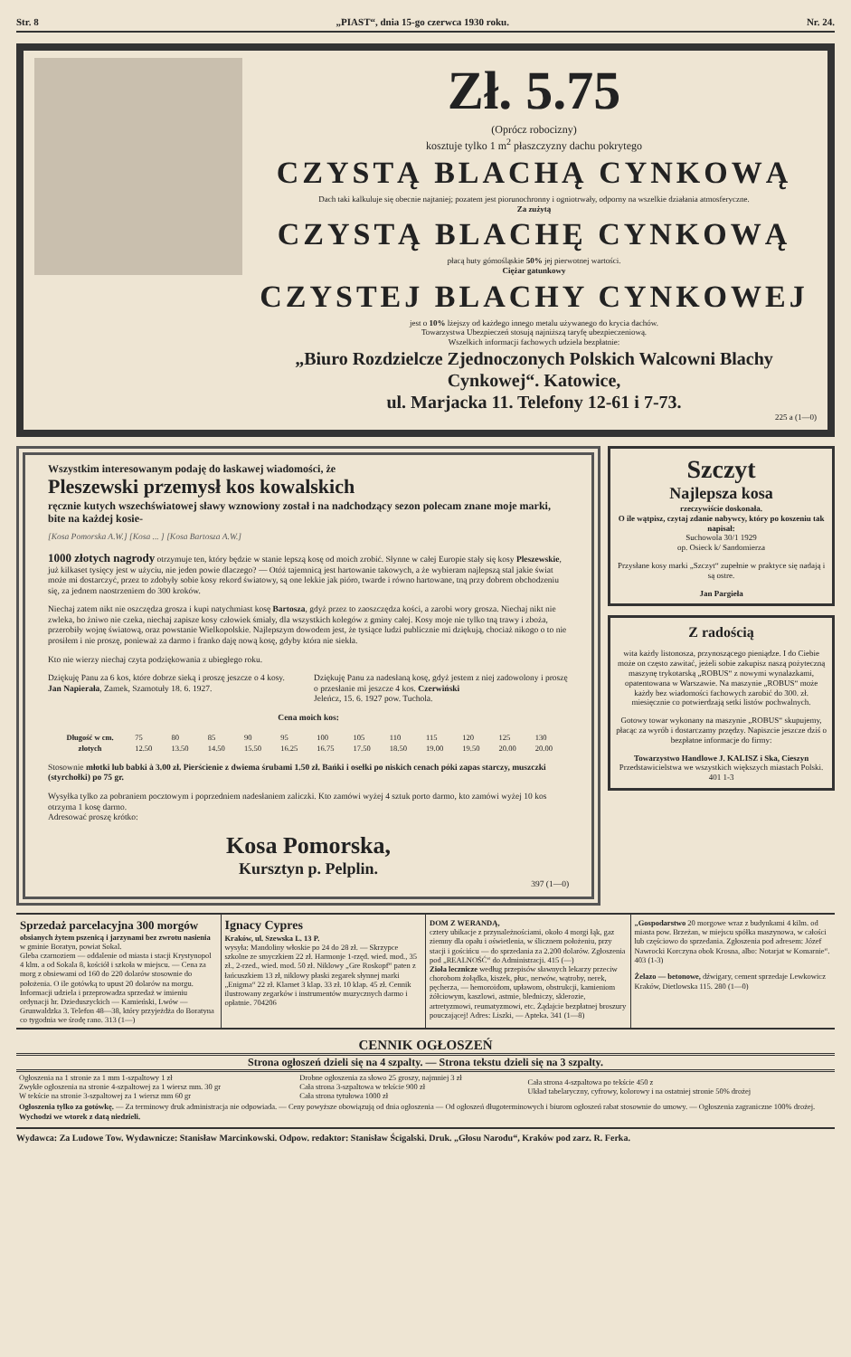Str. 8 „PIAST“, dnia 15-go czerwca 1930 roku. Nr. 24.
Zł. 5.75
(Oprócz robocizny)
kosztuje tylko 1 m<sup>2</sup> płaszczyzny dachu pokrytego
CZYSTĄ BLACHĄ CYNKOWĄ
Dach taki kalkuluje się obecnie najtaniej; pozatem jest piorunochronny i ogniotrwały, odporny na wszelkie działania atmosferyczne.
Za zużytą
CZYSTĄ BLACHĘ CYNKOWĄ
płacą huty górnośląskie 50% jej pierwotnej wartości.
Ciężar gatunkowy
CZYSTEJ BLACHY CYNKOWEJ
jest o 10% lżejszy od każdego innego metalu używanego do krycia dachów.
Towarzystwa Ubezpieczeń stosują najniższą taryfę ubezpieczeniową.
Wszelkich informacji fachowych udziela bezpłatnie:
„Biuro Rozdzielcze Zjednoczonych Polskich Walcowni Blachy Cynkowej“. Katowice,
ul. Marjacka 11. Telefony 12-61 i 7-73.
225 a (1—0)
Wszystkim interesowanym podaję do łaskawej wiadomości, że
Pleszewski przemysł kos kowalskich
ręcznie kutych wszechświatowej sławy wznowiony został i na nadchodzący sezon polecam znane moje marki, bite na każdej kosie-
[Kosa Pomorska A.W.] [Kosa ... ] [Kosa Bartosza A.W.]
1000 złotych nagrody otrzymuje ten, który będzie w stanie lepszą kosę od moich zrobić. Słynne w całej Europie stały się kosy Pleszewskie, już kilkaset tysięcy jest w użyciu, nie jeden powie dlaczego? — Otóż tajemnicą jest hartowanie takowych, a że wybieram najlepszą stal jakie świat może mi dostarczyć, przez to zdobyły sobie kosy rekord światowy, są one lekkie jak pióro, twarde i równo hartowane, tną przy dobrem obchodzeniu się, za jednem naostrzeniem do 300 kroków.
Niechaj zatem nikt nie oszczędza grosza i kupi natychmiast kosę Bartosza, gdyż przez to zaoszczędza kości, a zarobi wory grosza. Niechaj nikt nie zwleka, bo żniwo nie czeka, niechaj zapisze kosy człowiek śmiały, dla wszystkich kolegów z gminy całej. Kosy moje nie tylko tną trawy i zboża, przerobiły wojnę światową, oraz powstanie Wielkopolskie. Najlepszym dowodem jest, że tysiące ludzi publicznie mi dziękują, chociaż nikogo o to nie prosiłem i nie proszę, ponieważ za darmo i franko daję nową kosę, gdyby która nie siekła.
Kto nie wierzy niechaj czyta podziękowania z ubiegłego roku.
Dziękuję Panu za 6 kos, które dobrze sieką i proszę jeszcze o 4 kosy.
Jan Napierała, Zamek, Szamotuły 18. 6. 1927.
Dziękuję Panu za nadesłaną kosę, gdyż jestem z niej zadowolony i proszę o przesłanie mi jeszcze 4 kos. Czerwiński
Jeleńcz, 15. 6. 1927 pow. Tuchola.
Cena moich kos:
| Długość w cm. | 75 | 80 | 85 | 90 | 95 | 100 | 105 | 110 | 115 | 120 | 125 | 130 |
| złotych | 12.50 | 13.50 | 14.50 | 15.50 | 16.25 | 16.75 | 17.50 | 18.50 | 19.00 | 19.50 | 20.00 | 20.00 |
Stosownie młotki lub babki à 3.00 zł. Pierścienie z dwiema śrubami 1.50 zł. Bańki i osełki po niskich cenach póki zapas starczy, muszczki (styrchołki) po 75 gr.
Wysyłka tylko za pobraniem pocztowym i poprzedniem nadesłaniem zaliczki. Kto zamówi wyżej 4 sztuk porto darmo, kto zamówi wyżej 10 kos otrzyma 1 kosę darmo.
Adresować proszę krótko:
Kosa Pomorska,
Kursztyn p. Pelplin.
397 (1—0)
Szczyt
Najlepsza kosa
rzeczywiście doskonała.
O ile wątpisz, czytaj zdanie nabywcy, który po koszeniu tak napisał:
Suchowola 30/1 1929
op. Osieck k/ Sandomierza
Przysłane kosy marki „Szczyt“ zupełnie w praktyce się nadają i są ostre.
Jan Pargieła
Z radością
wita każdy listonosza, przynoszącego pieniądze. I do Ciebie może on często zawitać, jeżeli sobie zakupisz naszą pożyteczną maszynę trykotarską „ROBUS“ z nowymi wynalazkami, opatentowana w Warszawie. Na maszynie „ROBUS“ może każdy bez wiadomości fachowych zarobić do 300. zł. miesięcznie co potwierdzają setki listów pochwalnych.
Gotowy towar wykonany na maszynie „ROBUS“ skupujemy, płacąc za wyrób i dostarczamy przędzy. Napiszcie jeszcze dziś o bezpłatne informacje do firmy:
Towarzystwo Handlowe J. KALISZ i Ska, Cieszyn
Przedstawicielstwa we wszystkich większych miastach Polski. 401 1-3
Sprzedaż parcelacyjna 300 morgów
obsianych żytem pszenicą i jarzynami bez zwrotu nasienia
w gminie Boratyn, powiat Sokal.
Gleba czarnoziem — oddalenie od miasta i stacji Krystynopol 4 klm. a od Sokala 8, kościół i szkoła w miejscu. — Cena za morg z obsiewami od 160 do 220 dolarów stosownie do położenia. O ile gotówką to upust 20 dolarów na morgu. Informacji udziela i przeprowadza sprzedaż w imieniu ordynacji hr. Dzieduszyckich — Kamieński, Lwów — Grunwaldzka 3. Telefon 48—38, który przyjeżdża do Boratyna co tygodnia we środę rano. 313 (1—)
Ignacy Cypres
Kraków, ul. Szewska L. 13 P.
wysyła: Mandoliny włoskie po 24 do 28 zł. — Skrzypce szkolne ze smyczkiem 22 zł. Harmonje 1-rzęd. wied. mod., 35 zł., 2-rzed., wied. mod. 50 zł. Niklowy „Gre Roskopf“ paten z łańcuszkiem 13 zł, niklowy płaski zegarek słynnej marki „Enigma“ 22 zł. Klarnet 3 klap. 33 zł. 10 klap. 45 zł. Cennik ilustrowany zegarków i instrumentów muzycznych darmo i opłatnie. 704206
DOM Z WERANDĄ,
cztery ubikacje z przynależnościami, około 4 morgi łąk, gaz ziemny dla opału i oświetlenia, w ślicznem położeniu, przy stacji i gościńcu — do sprzedania za 2.200 dolarów. Zgłoszenia pod „REALNOŚĆ“ do Administracji. 415 (—)
Zioła lecznicze według przepisów sławnych lekarzy przeciw chorobom żołądka, kiszek, płuc, nerwów, wątroby, nerek, pęcherza, — hemoroidom, upławom, obstrukcji, kamieniom żółciowym, kaszlowi, astmie, bledniczy, sklerozie, artretyzmowi, reumatyzmowi, etc. Żądajcie bezpłatnej broszury pouczającej! Adres: Liszki, — Apteka. 341 (1—8)
„Gospodarstwo 20 morgowe wraz z budynkami 4 kilm. od miasta pow. Brzeżan, w miejscu spółka maszynowa, w całości lub częściowo do sprzedania. Zgłoszenia pod adresem: Józef Nawrocki Korczyna obok Krosna, albo: Notarjat w Komarnie“. 403 (1-3)
Żelazo — betonowe, dźwigary, cement sprzedaje Lewkowicz Kraków, Dietlowska 115. 280 (1—0)
CENNIK OGŁOSZEŃ
Strona ogłoszeń dzieli się na 4 szpalty. — Strona tekstu dzieli się na 3 szpalty.
| Ogłoszenia na 1 stronie za 1 mm 1-szpaltowy 1 zł Zwykłe ogłoszenia na stronie 4-szpaltowej za 1 wiersz mm. 30 gr W tekście na stronie 3-szpaltowej za 1 wiersz mm 60 gr | Drobne ogłoszenia za słowo 25 groszy, najmniej 3 zł Cała strona 3-szpaltowa w tekście 900 zł Cała strona tytułowa 1000 zł | Cała strona 4-szpaltowa po tekście 450 z Układ tabelaryczny, cyfrowy, kolorowy i na ostatniej stronie 50% drożej |
| Ogłoszenia tylko za gotówkę. — Za terminowy druk administracja nie odpowiada. — Ceny powyższe obowiązują od dnia ogłoszenia — Od ogłoszeń długoterminowych i biurom ogłoszeń rabat stosownie do umowy. — Ogłoszenia zagraniczne 100% drożej. Wychodzi we wtorek z datą niedzieli. | | |
Wydawca: Za Ludowe Tow. Wydawnicze: Stanisław Marcinkowski. Odpow. redaktor: Stanisław Ścigalski. Druk. „Głosu Narodu“, Kraków pod zarz. R. Ferka.